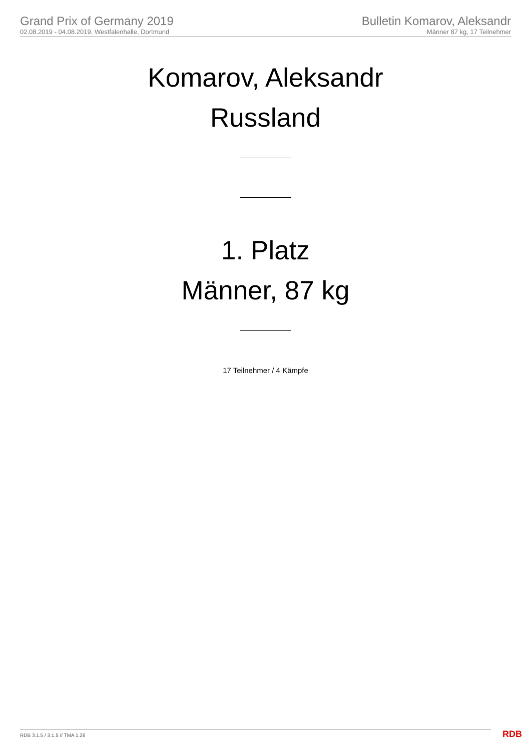Grand Prix of Germany 2019
02.08.2019 - 04.08.2019, Westfalenhalle, Dortmund
Bulletin Komarov, Aleksandr
Männer 87 kg, 17 Teilnehmer
Komarov, Aleksandr
Russland
1. Platz
Männer, 87 kg
17 Teilnehmer / 4 Kämpfe
RDB 3.1.5 / 3.1.5 // TMA 1.26 RDB